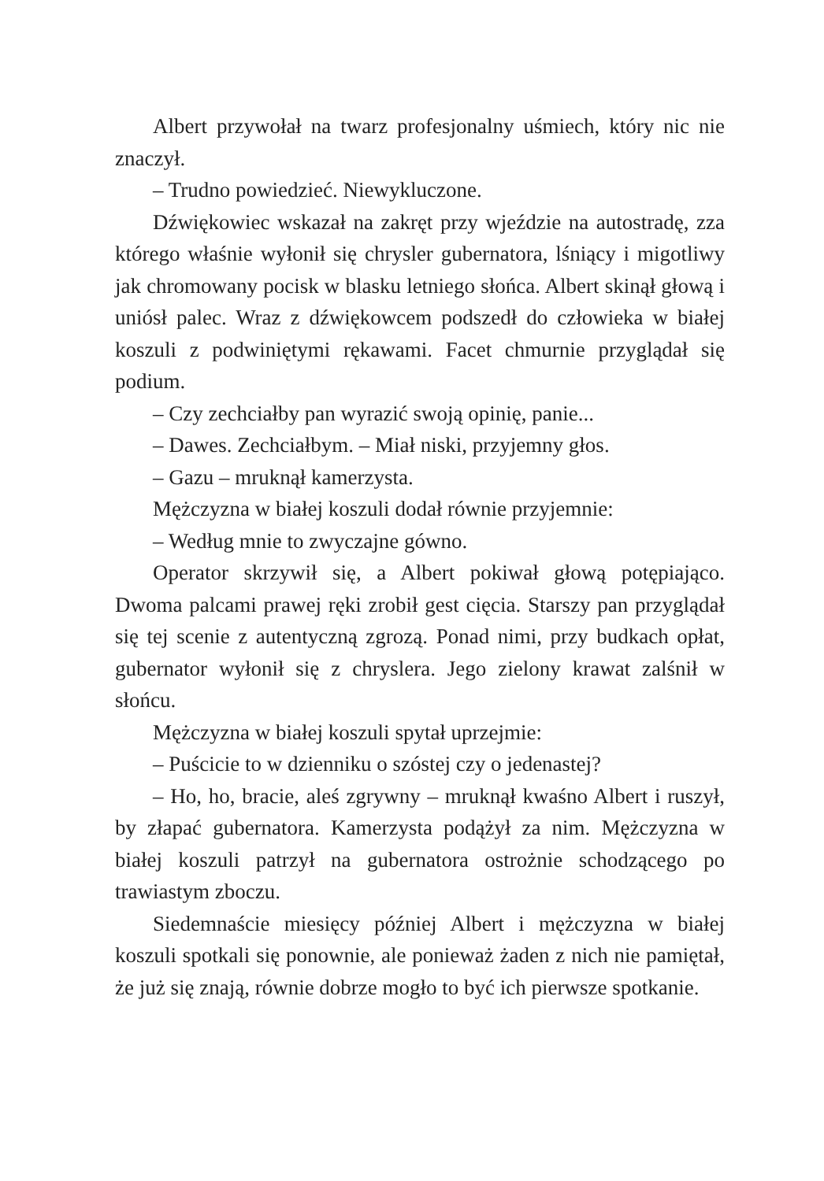Albert przywołał na twarz profesjonalny uśmiech, który nic nie znaczył.
– Trudno powiedzieć. Niewykluczone.
Dźwiękowiec wskazał na zakręt przy wjeździe na autostradę, zza którego właśnie wyłonił się chrysler gubernatora, lśniący i migotliwy jak chromowany pocisk w blasku letniego słońca. Albert skinął głową i uniósł palec. Wraz z dźwiękowcem podszedł do człowieka w białej koszuli z podwiniętymi rękawami. Facet chmurnie przyglądał się podium.
– Czy zechciałby pan wyrazić swoją opinię, panie...
– Dawes. Zechciałbym. – Miał niski, przyjemny głos.
– Gazu – mruknął kamerzysta.
Mężczyzna w białej koszuli dodał równie przyjemnie:
– Według mnie to zwyczajne gówno.
Operator skrzywił się, a Albert pokiwał głową potępiająco. Dwoma palcami prawej ręki zrobił gest cięcia. Starszy pan przyglądał się tej scenie z autentyczną zgrozą. Ponad nimi, przy budkach opłat, gubernator wyłonił się z chryslera. Jego zielony krawat zalśnił w słońcu.
Mężczyzna w białej koszuli spytał uprzejmie:
– Puścicie to w dzienniku o szóstej czy o jedenastej?
– Ho, ho, bracie, aleś zgrywny – mruknął kwaśno Albert i ruszył, by złapać gubernatora. Kamerzysta podążył za nim. Mężczyzna w białej koszuli patrzył na gubernatora ostrożnie schodzącego po trawiastym zboczu.
Siedemnaście miesięcy później Albert i mężczyzna w białej koszuli spotkali się ponownie, ale ponieważ żaden z nich nie pamiętał, że już się znają, równie dobrze mogło to być ich pierwsze spotkanie.